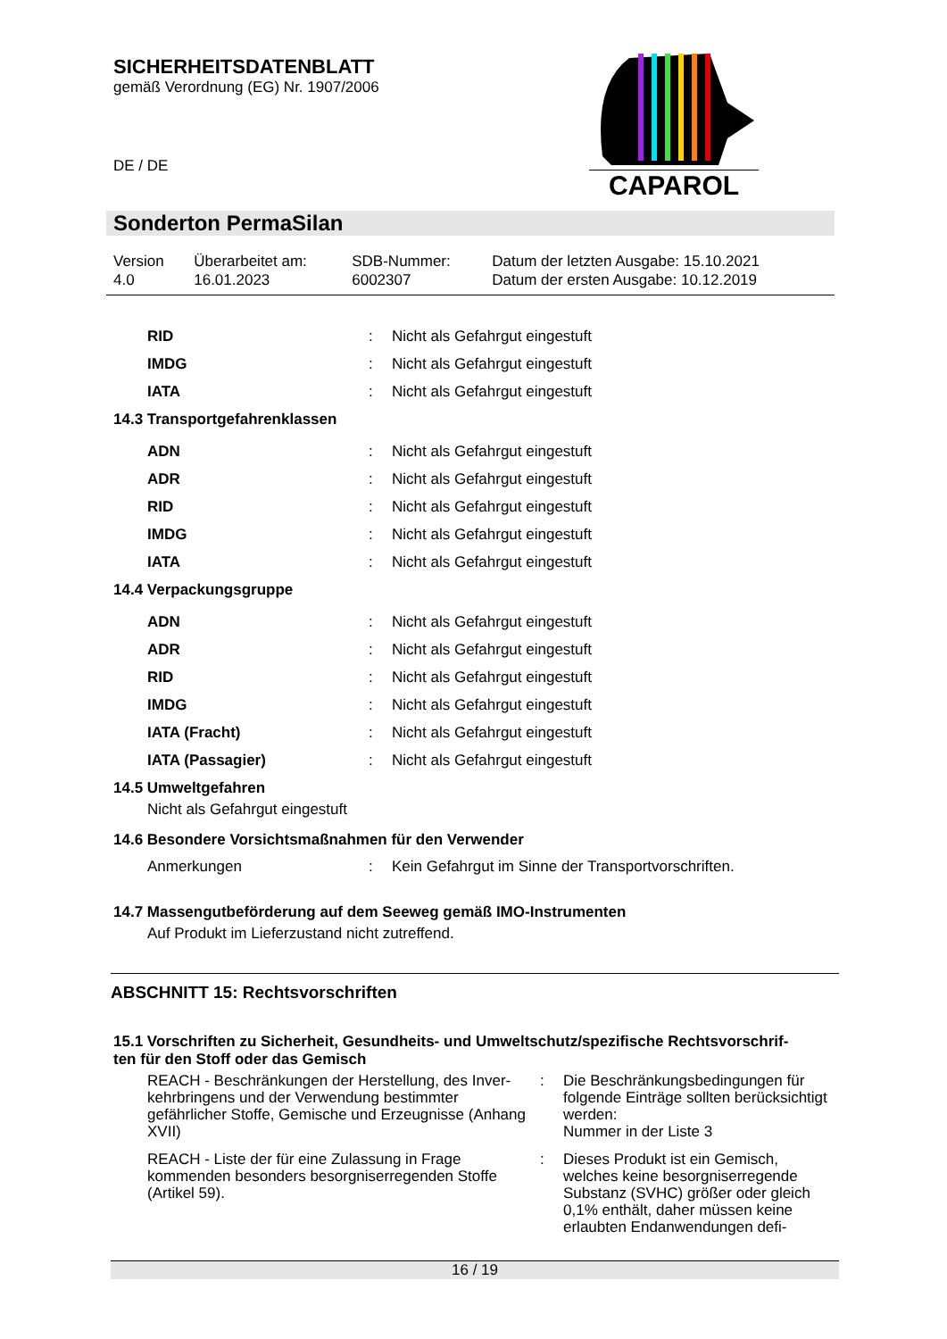SICHERHEITSDATENBLATT
gemäß Verordnung (EG) Nr. 1907/2006
DE / DE
CAPAROL
Sonderton PermaSilan
| Version 4.0 | Überarbeitet am: 16.01.2023 | SDB-Nummer: 6002307 | Datum der letzten Ausgabe: 15.10.2021 Datum der ersten Ausgabe: 10.12.2019 |
| RID | : | Nicht als Gefahrgut eingestuft |
| IMDG | : | Nicht als Gefahrgut eingestuft |
| IATA | : | Nicht als Gefahrgut eingestuft |
14.3 Transportgefahrenklassen
| ADN | : | Nicht als Gefahrgut eingestuft |
| ADR | : | Nicht als Gefahrgut eingestuft |
| RID | : | Nicht als Gefahrgut eingestuft |
| IMDG | : | Nicht als Gefahrgut eingestuft |
| IATA | : | Nicht als Gefahrgut eingestuft |
14.4 Verpackungsgruppe
| ADN | : | Nicht als Gefahrgut eingestuft |
| ADR | : | Nicht als Gefahrgut eingestuft |
| RID | : | Nicht als Gefahrgut eingestuft |
| IMDG | : | Nicht als Gefahrgut eingestuft |
| IATA (Fracht) | : | Nicht als Gefahrgut eingestuft |
| IATA (Passagier) | : | Nicht als Gefahrgut eingestuft |
14.5 Umweltgefahren
Nicht als Gefahrgut eingestuft
14.6 Besondere Vorsichtsmaßnahmen für den Verwender
| Anmerkungen | : | Kein Gefahrgut im Sinne der Transportvorschriften. |
14.7 Massengutbeförderung auf dem Seeweg gemäß IMO-Instrumenten
Auf Produkt im Lieferzustand nicht zutreffend.
ABSCHNITT 15: Rechtsvorschriften
15.1 Vorschriften zu Sicherheit, Gesundheits- und Umweltschutz/spezifische Rechtsvorschrif-
ten für den Stoff oder das Gemisch
| REACH - Beschränkungen der Herstellung, des Inver-kehrbringens und der Verwendung bestimmter gefährlicher Stoffe, Gemische und Erzeugnisse (Anhang XVII) | : | Die Beschränkungsbedingungen für folgende Einträge sollten berücksichtigt werden: Nummer in der Liste 3 |
| REACH - Liste der für eine Zulassung in Frage kommenden besonders besorgniserregenden Stoffe (Artikel 59). | : | Dieses Produkt ist ein Gemisch, welches keine besorgniserregende Substanz (SVHC) größer oder gleich 0,1% enthält, daher müssen keine erlaubten Endanwendungen defi- |
16 / 19